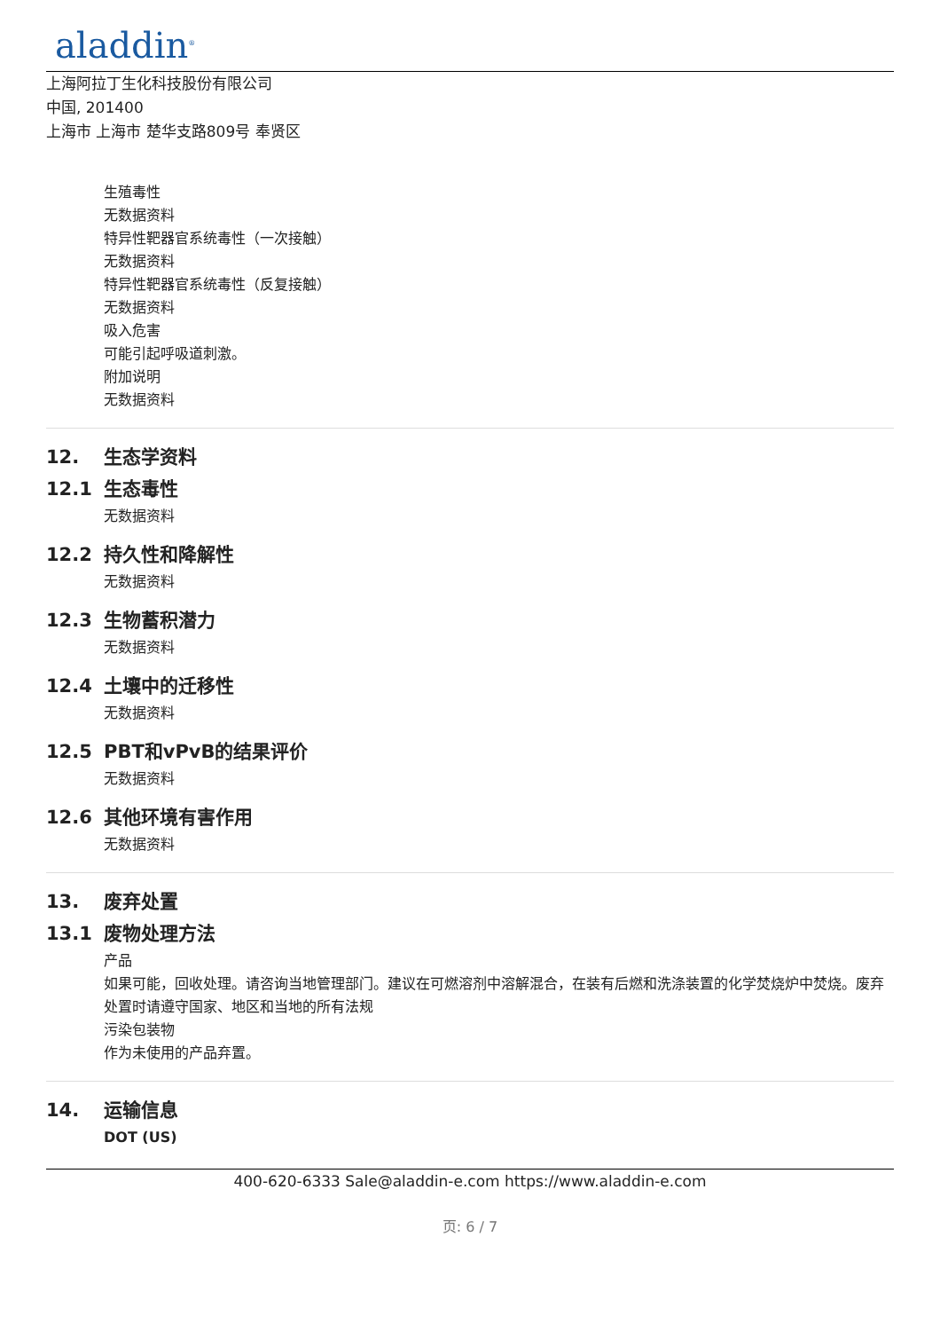aladdin<sup>®</sup>
上海阿拉丁生化科技股份有限公司
中国, 201400
上海市 上海市 楚华支路809号 奉贤区
生殖毒性
无数据资料
特异性靶器官系统毒性（一次接触）
无数据资料
特异性靶器官系统毒性（反复接触）
无数据资料
吸入危害
可能引起呼吸道刺激。
附加说明
无数据资料
12. 生态学资料
12.1 生态毒性
无数据资料
12.2 持久性和降解性
无数据资料
12.3 生物蓄积潜力
无数据资料
12.4 土壤中的迁移性
无数据资料
12.5 PBT和vPvB的结果评价
无数据资料
12.6 其他环境有害作用
无数据资料
13. 废弃处置
13.1 废物处理方法
产品
如果可能，回收处理。请咨询当地管理部门。建议在可燃溶剂中溶解混合，在装有后燃和洗涤装置的化学焚烧炉中焚烧。废弃处置时请遵守国家、地区和当地的所有法规
污染包装物
作为未使用的产品弃置。
14. 运输信息
DOT (US)
400-620-6333 Sale@aladdin-e.com https://www.aladdin-e.com
页: 6 / 7